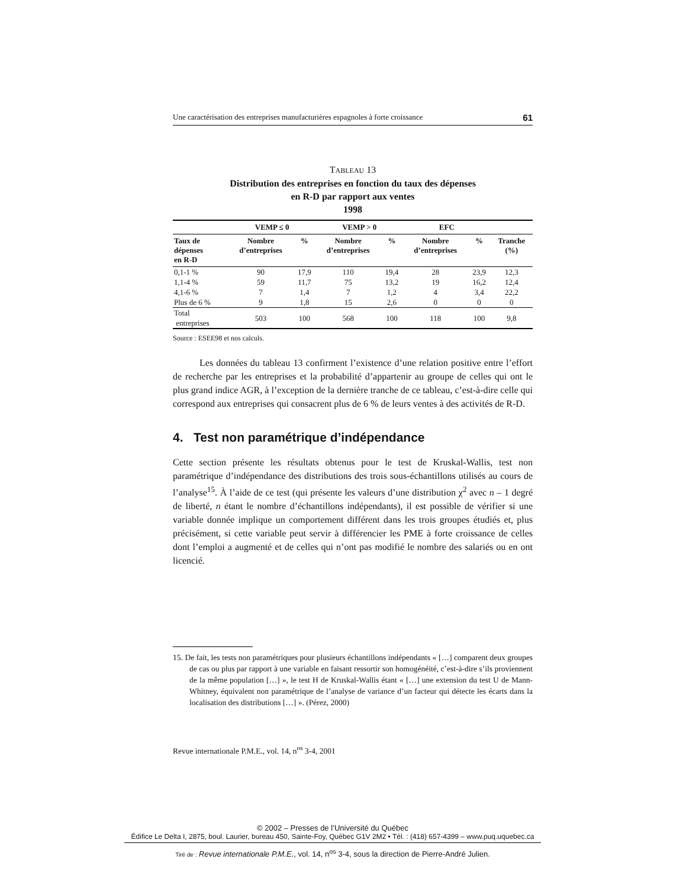Une caractérisation des entreprises manufacturières espagnoles à forte croissance 61
TABLEAU 13
Distribution des entreprises en fonction du taux des dépenses
en R-D par rapport aux ventes
1998
| | VEMP ≤ 0 | | VEMP > 0 | | EFC | | |
| --- | --- | --- | --- | --- | --- | --- | --- |
| Taux de dépenses en R-D | Nombre d’entreprises | % | Nombre d’entreprises | % | Nombre d’entreprises | % | Tranche (%) |
| 0,1-1 % | 90 | 17,9 | 110 | 19,4 | 28 | 23,9 | 12,3 |
| 1,1-4 % | 59 | 11,7 | 75 | 13,2 | 19 | 16,2 | 12,4 |
| 4,1-6 % | 7 | 1,4 | 7 | 1,2 | 4 | 3,4 | 22,2 |
| Plus de 6 % | 9 | 1,8 | 15 | 2,6 | 0 | 0 | 0 |
| Total entreprises | 503 | 100 | 568 | 100 | 118 | 100 | 9,8 |
Source : ESEE98 et nos calculs.
Les données du tableau 13 confirment l’existence d’une relation positive entre l’effort de recherche par les entreprises et la probabilité d’appartenir au groupe de celles qui ont le plus grand indice AGR, à l’exception de la dernière tranche de ce tableau, c’est-à-dire celle qui correspond aux entreprises qui consacrent plus de 6 % de leurs ventes à des activités de R-D.
4. Test non paramétrique d’indépendance
Cette section présente les résultats obtenus pour le test de Kruskal-Wallis, test non paramétrique d’indépendance des distributions des trois sous-échantillons utilisés au cours de l’analyse<sup>15</sup>. À l’aide de ce test (qui présente les valeurs d’une distribution χ<sup>2</sup> avec n – 1 degré de liberté, n étant le nombre d’échantillons indépendants), il est possible de vérifier si une variable donnée implique un comportement différent dans les trois groupes étudiés et, plus précisément, si cette variable peut servir à différencier les PME à forte croissance de celles dont l’emploi a augmenté et de celles qui n’ont pas modifié le nombre des salariés ou en ont licencié.
15. De fait, les tests non paramétriques pour plusieurs échantillons indépendants « […] comparent deux groupes de cas ou plus par rapport à une variable en faisant ressortir son homogénéité, c’est-à-dire s’ils proviennent de la même population […] », le test H de Kruskal-Wallis étant « […] une extension du test U de Mann-Whitney, équivalent non paramétrique de l’analyse de variance d’un facteur qui détecte les écarts dans la localisation des distributions […] ». (Pérez, 2000)
Revue internationale P.M.E., vol. 14, n<sup>os</sup> 3-4, 2001
© 2002 – Presses de l’Université du Québec
Édifice Le Delta I, 2875, boul. Laurier, bureau 450, Sainte-Foy, Québec G1V 2M2 • Tél. : (418) 657-4399 – www.puq.uquebec.ca
Tiré de : Revue internationale P.M.E., vol. 14, n<sup>os</sup> 3-4, sous la direction de Pierre-André Julien.